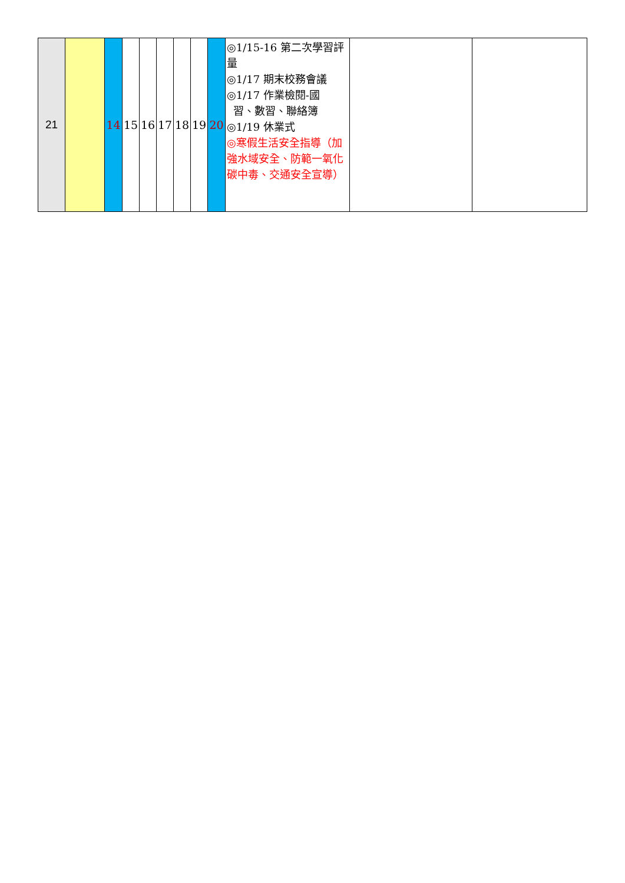| 21 | | 14 | 15 | 16 | 17 | 18 | 19 | 20 | ◎1/15-16 第二次學習評量 ◎1/17 期末校務會議 ◎1/17 作業檢閱-國 習、數習、聯絡簿 ◎1/19 休業式 ◎寒假生活安全指導（加強水域安全、防範一氧化碳中毒、交通安全宣導） | | |